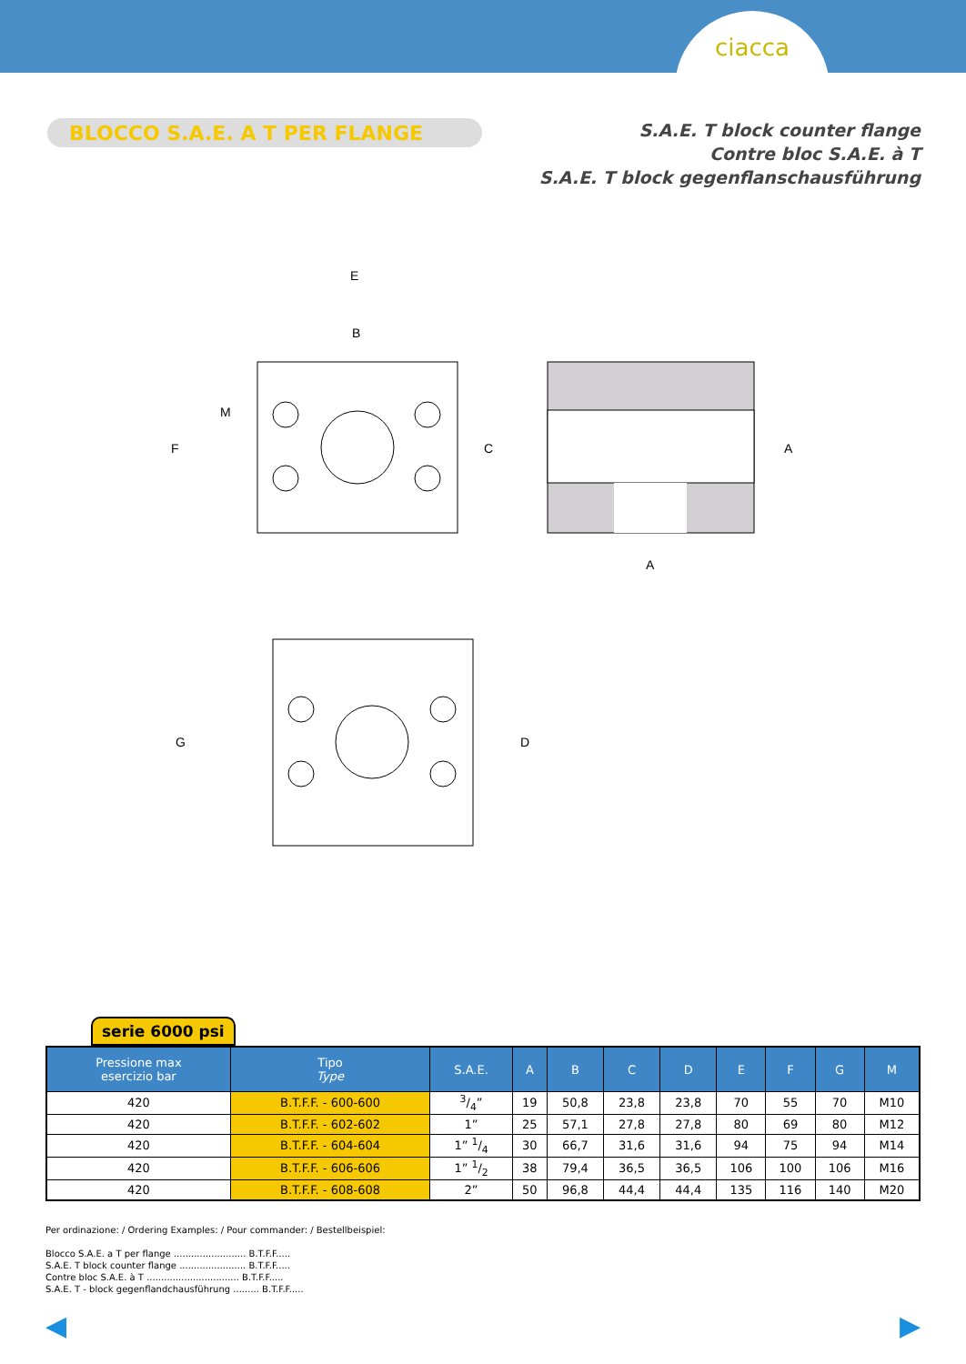ciacca
BLOCCO S.A.E. A T PER FLANGE
S.A.E. T block counter flange
Contre bloc S.A.E. à T
S.A.E. T block gegenflanschausführung
E
B
M
F
C
A
A
G
D
serie 6000 psi
| Pressione max esercizio bar | Tipo Type | S.A.E. | A | B | C | D | E | F | G | M |
| --- | --- | --- | --- | --- | --- | --- | --- | --- | --- | --- |
| 420 | B.T.F.F. - 600-600 | 3/4” | 19 | 50,8 | 23,8 | 23,8 | 70 | 55 | 70 | M10 |
| 420 | B.T.F.F. - 602-602 | 1” | 25 | 57,1 | 27,8 | 27,8 | 80 | 69 | 80 | M12 |
| 420 | B.T.F.F. - 604-604 | 1” 1/4 | 30 | 66,7 | 31,6 | 31,6 | 94 | 75 | 94 | M14 |
| 420 | B.T.F.F. - 606-606 | 1” 1/2 | 38 | 79,4 | 36,5 | 36,5 | 106 | 100 | 106 | M16 |
| 420 | B.T.F.F. - 608-608 | 2” | 50 | 96,8 | 44,4 | 44,4 | 135 | 116 | 140 | M20 |
Per ordinazione: / Ordering Examples: / Pour commander: / Bestellbeispiel:
Blocco S.A.E. a T per flange ......................... B.T.F.F.....
S.A.E. T block counter flange ....................... B.T.F.F.....
Contre bloc S.A.E. à T ................................ B.T.F.F.....
S.A.E. T - block gegenflandchausführung ......... B.T.F.F.....
◀ ▶